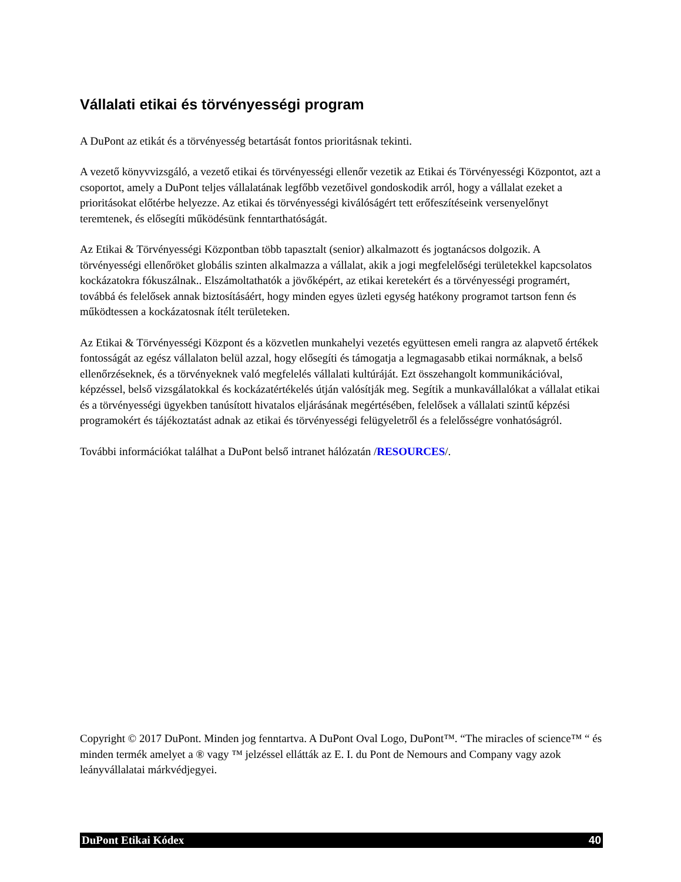Vállalati etikai és törvényességi program
A DuPont az etikát és a törvényesség betartását fontos prioritásnak tekinti.
A vezető könyvvizsgáló, a vezető etikai és törvényességi ellenőr vezetik az Etikai és Törvényességi Központot, azt a csoportot, amely a DuPont teljes vállalatának legfőbb vezetőivel gondoskodik arról, hogy a vállalat ezeket a prioritásokat előtérbe helyezze. Az etikai és törvényességi kiválóságért tett erőfeszítéseink versenyelőnyt teremtenek, és elősegíti működésünk fenntarthatóságát.
Az Etikai & Törvényességi Központban több tapasztalt (senior) alkalmazott és jogtanácsos dolgozik. A törvényességi ellenőröket globális szinten alkalmazza a vállalat, akik a jogi megfelelőségi területekkel kapcsolatos kockázatokra fókuszálnak.. Elszámoltathatók a jövőképért, az etikai keretekért és a törvényességi programért, továbbá és felelősek annak biztosításáért, hogy minden egyes üzleti egység hatékony programot tartson fenn és működtessen a kockázatosnak ítélt területeken.
Az Etikai & Törvényességi Központ és a közvetlen munkahelyi vezetés együttesen emeli rangra az alapvető értékek fontosságát az egész vállalaton belül azzal, hogy elősegíti és támogatja a legmagasabb etikai normáknak, a belső ellenőrzéseknek, és a törvényeknek való megfelelés vállalati kultúráját. Ezt összehangolt kommunikációval, képzéssel, belső vizsgálatokkal és kockázatértékelés útján valósítják meg. Segítik a munkavállalókat a vállalat etikai és a törvényességi ügyekben tanúsított hivatalos eljárásának megértésében, felelősek a vállalati szintű képzési programokért és tájékoztatást adnak az etikai és törvényességi felügyeletről és a felelősségre vonhatóságról.
További információkat találhat a DuPont belső intranet hálózatán /RESOURCES/.
Copyright © 2017 DuPont. Minden jog fenntartva. A DuPont Oval Logo, DuPont™. “The miracles of science™ “ és minden termék amelyet a ® vagy ™ jelzéssel ellátták az E. I. du Pont de Nemours and Company vagy azok leányvállalatai márkvédjegyei.
DuPont Etikai Kódex 40